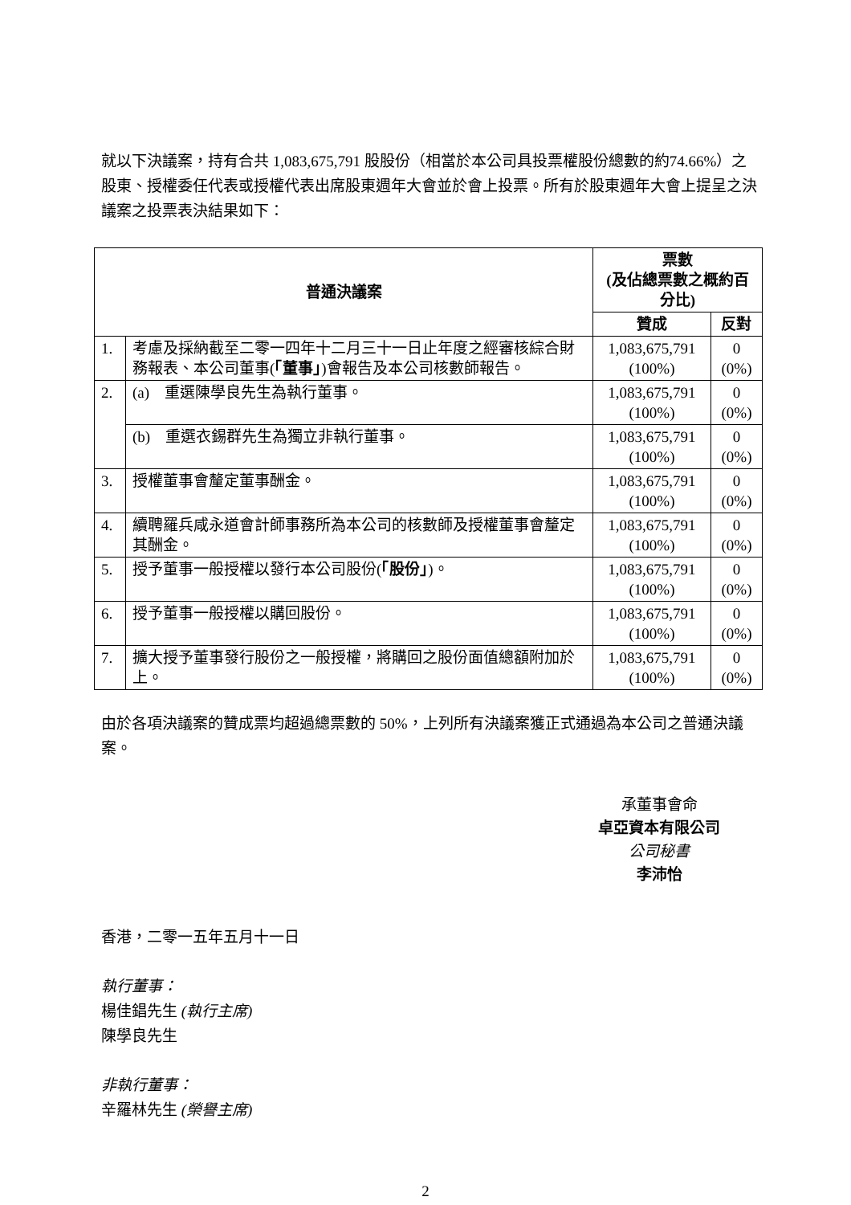就以下決議案，持有合共 1,083,675,791 股股份（相當於本公司具投票權股份總數的約74.66%）之股東、授權委任代表或授權代表出席股東週年大會並於會上投票。所有於股東週年大會上提呈之決議案之投票表決結果如下：
| 普通決議案 | | 票數 (及佔總票數之概約百分比) | |
| --- | --- | --- | --- |
| | | 贊成 | 反對 |
| 1. | 考慮及採納截至二零一四年十二月三十一日止年度之經審核綜合財務報表、本公司董事( 「董事」 )會報告及本公司核數師報告。 | 1,083,675,791 (100%) | 0 (0%) |
| 2. | (a) 重選陳學良先生為執行董事。 | 1,083,675,791 (100%) | 0 (0%) |
| | (b) 重選衣錫群先生為獨立非執行董事。 | 1,083,675,791 (100%) | 0 (0%) |
| 3. | 授權董事會釐定董事酬金。 | 1,083,675,791 (100%) | 0 (0%) |
| 4. | 續聘羅兵咸永道會計師事務所為本公司的核數師及授權董事會釐定其酬金。 | 1,083,675,791 (100%) | 0 (0%) |
| 5. | 授予董事一般授權以發行本公司股份( 「股份」 )。 | 1,083,675,791 (100%) | 0 (0%) |
| 6. | 授予董事一般授權以購回股份。 | 1,083,675,791 (100%) | 0 (0%) |
| 7. | 擴大授予董事發行股份之一般授權，將購回之股份面值總額附加於上。 | 1,083,675,791 (100%) | 0 (0%) |
由於各項決議案的贊成票均超過總票數的 50%，上列所有決議案獲正式通過為本公司之普通決議案。
承董事會命
卓亞資本有限公司
公司秘書
李沛怡
香港，二零一五年五月十一日
執行董事：
楊佳錩先生 (執行主席)
陳學良先生
非執行董事：
辛羅林先生 (榮譽主席)
2